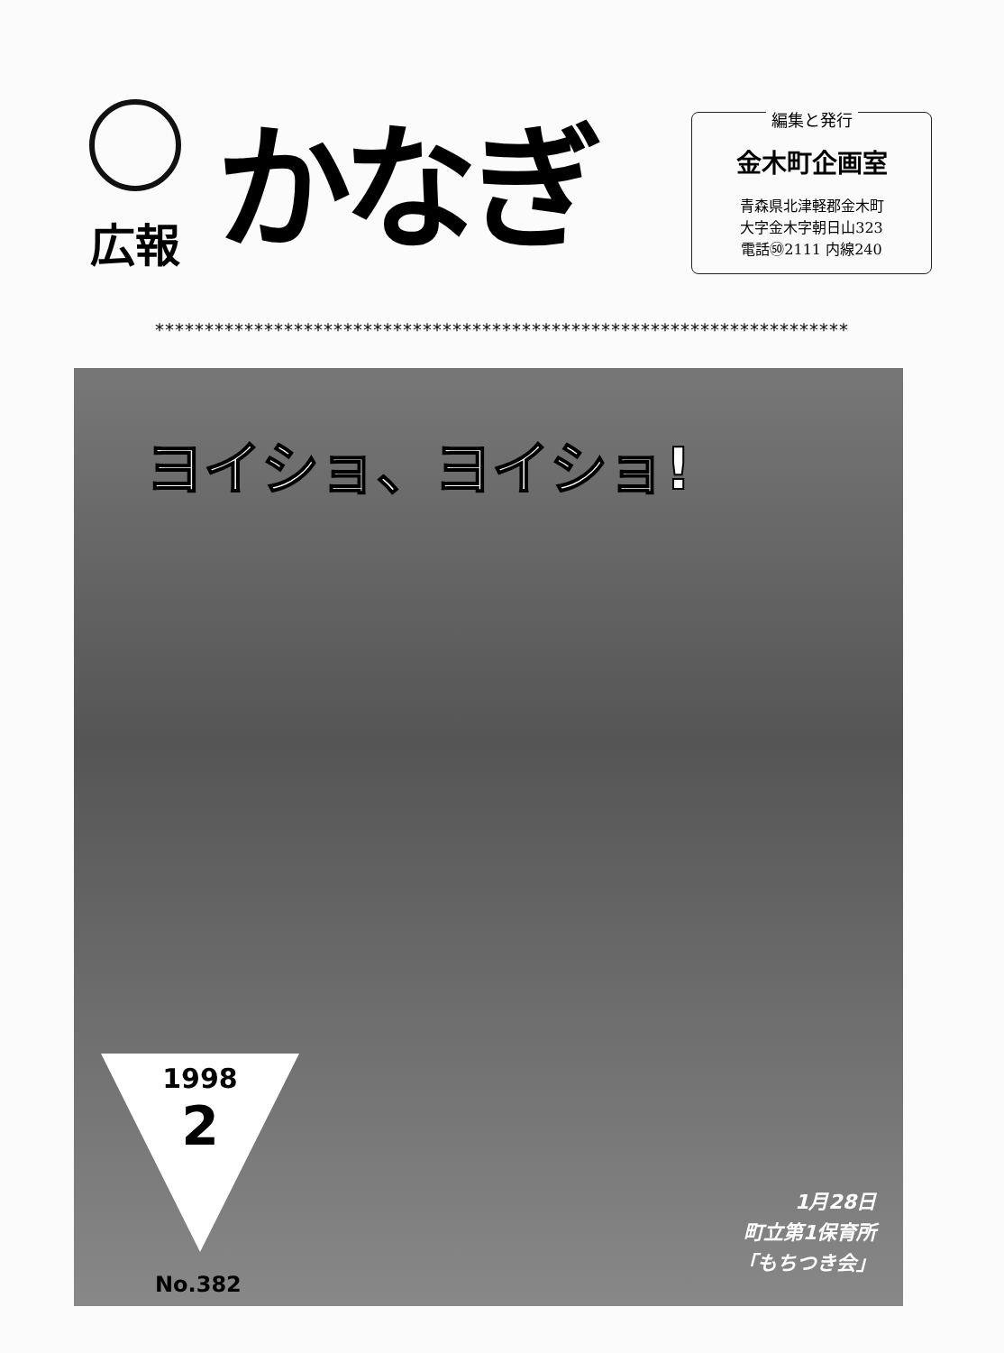広報
かなぎ
編集と発行
金木町企画室
青森県北津軽郡金木町
大字金木字朝日山323
電話㊿2111 内線240
**********************************************************************
ヨイショ、ヨイショ!
1998
2
No.382
1月28日
町立第1保育所
「もちつき会」